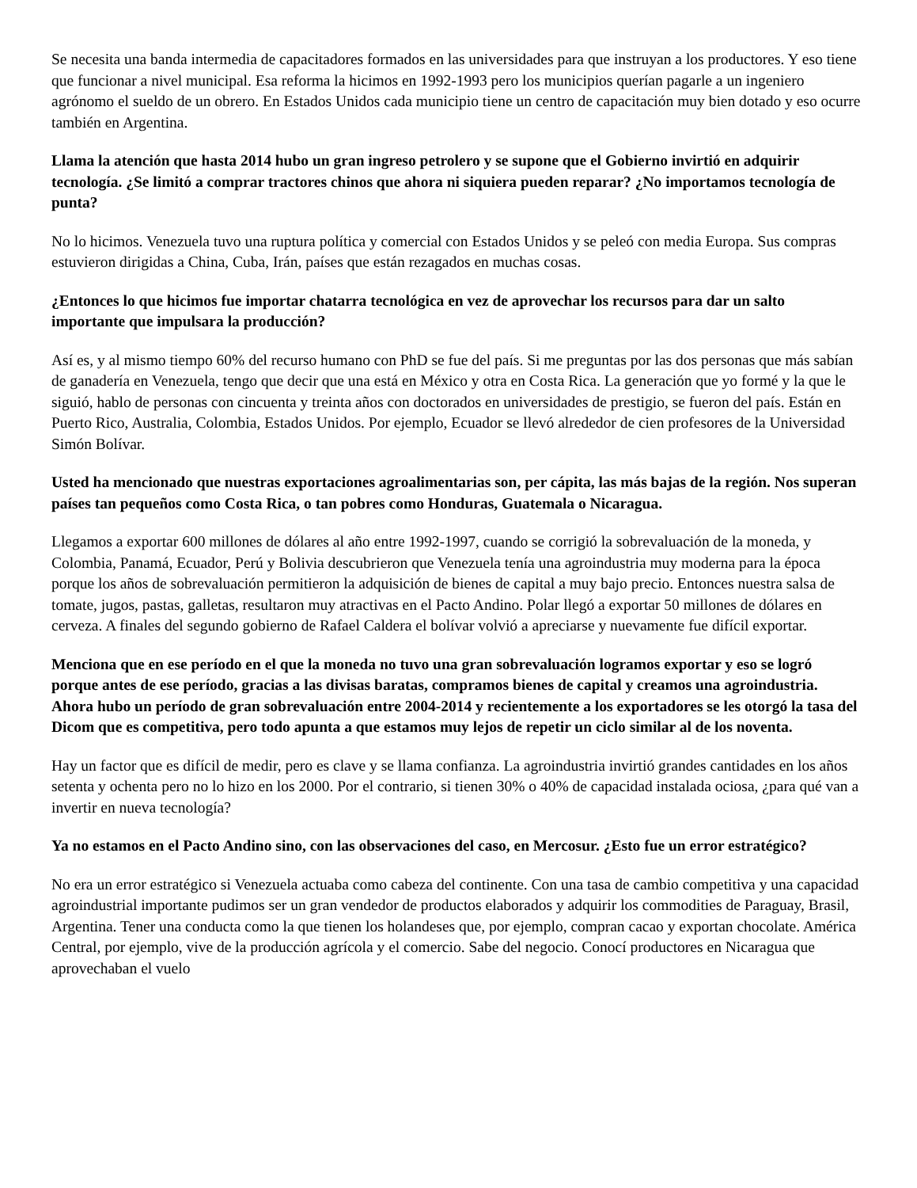Se necesita una banda intermedia de capacitadores formados en las universidades para que instruyan a los productores. Y eso tiene que funcionar a nivel municipal. Esa reforma la hicimos en 1992-1993 pero los municipios querían pagarle a un ingeniero agrónomo el sueldo de un obrero. En Estados Unidos cada municipio tiene un centro de capacitación muy bien dotado y eso ocurre también en Argentina.
Llama la atención que hasta 2014 hubo un gran ingreso petrolero y se supone que el Gobierno invirtió en adquirir tecnología. ¿Se limitó a comprar tractores chinos que ahora ni siquiera pueden reparar? ¿No importamos tecnología de punta?
No lo hicimos. Venezuela tuvo una ruptura política y comercial con Estados Unidos y se peleó con media Europa. Sus compras estuvieron dirigidas a China, Cuba, Irán, países que están rezagados en muchas cosas.
¿Entonces lo que hicimos fue importar chatarra tecnológica en vez de aprovechar los recursos para dar un salto importante que impulsara la producción?
Así es, y al mismo tiempo 60% del recurso humano con PhD se fue del país. Si me preguntas por las dos personas que más sabían de ganadería en Venezuela, tengo que decir que una está en México y otra en Costa Rica. La generación que yo formé y la que le siguió, hablo de personas con cincuenta y treinta años con doctorados en universidades de prestigio, se fueron del país. Están en Puerto Rico, Australia, Colombia, Estados Unidos. Por ejemplo, Ecuador se llevó alrededor de cien profesores de la Universidad Simón Bolívar.
Usted ha mencionado que nuestras exportaciones agroalimentarias son, per cápita, las más bajas de la región. Nos superan países tan pequeños como Costa Rica, o tan pobres como Honduras, Guatemala o Nicaragua.
Llegamos a exportar 600 millones de dólares al año entre 1992-1997, cuando se corrigió la sobrevaluación de la moneda, y Colombia, Panamá, Ecuador, Perú y Bolivia descubrieron que Venezuela tenía una agroindustria muy moderna para la época porque los años de sobrevaluación permitieron la adquisición de bienes de capital a muy bajo precio. Entonces nuestra salsa de tomate, jugos, pastas, galletas, resultaron muy atractivas en el Pacto Andino. Polar llegó a exportar 50 millones de dólares en cerveza. A finales del segundo gobierno de Rafael Caldera el bolívar volvió a apreciarse y nuevamente fue difícil exportar.
Menciona que en ese período en el que la moneda no tuvo una gran sobrevaluación logramos exportar y eso se logró porque antes de ese período, gracias a las divisas baratas, compramos bienes de capital y creamos una agroindustria. Ahora hubo un período de gran sobrevaluación entre 2004-2014 y recientemente a los exportadores se les otorgó la tasa del Dicom que es competitiva, pero todo apunta a que estamos muy lejos de repetir un ciclo similar al de los noventa.
Hay un factor que es difícil de medir, pero es clave y se llama confianza. La agroindustria invirtió grandes cantidades en los años setenta y ochenta pero no lo hizo en los 2000. Por el contrario, si tienen 30% o 40% de capacidad instalada ociosa, ¿para qué van a invertir en nueva tecnología?
Ya no estamos en el Pacto Andino sino, con las observaciones del caso, en Mercosur. ¿Esto fue un error estratégico?
No era un error estratégico si Venezuela actuaba como cabeza del continente. Con una tasa de cambio competitiva y una capacidad agroindustrial importante pudimos ser un gran vendedor de productos elaborados y adquirir los commodities de Paraguay, Brasil, Argentina. Tener una conducta como la que tienen los holandeses que, por ejemplo, compran cacao y exportan chocolate. América Central, por ejemplo, vive de la producción agrícola y el comercio. Sabe del negocio. Conocí productores en Nicaragua que aprovechaban el vuelo